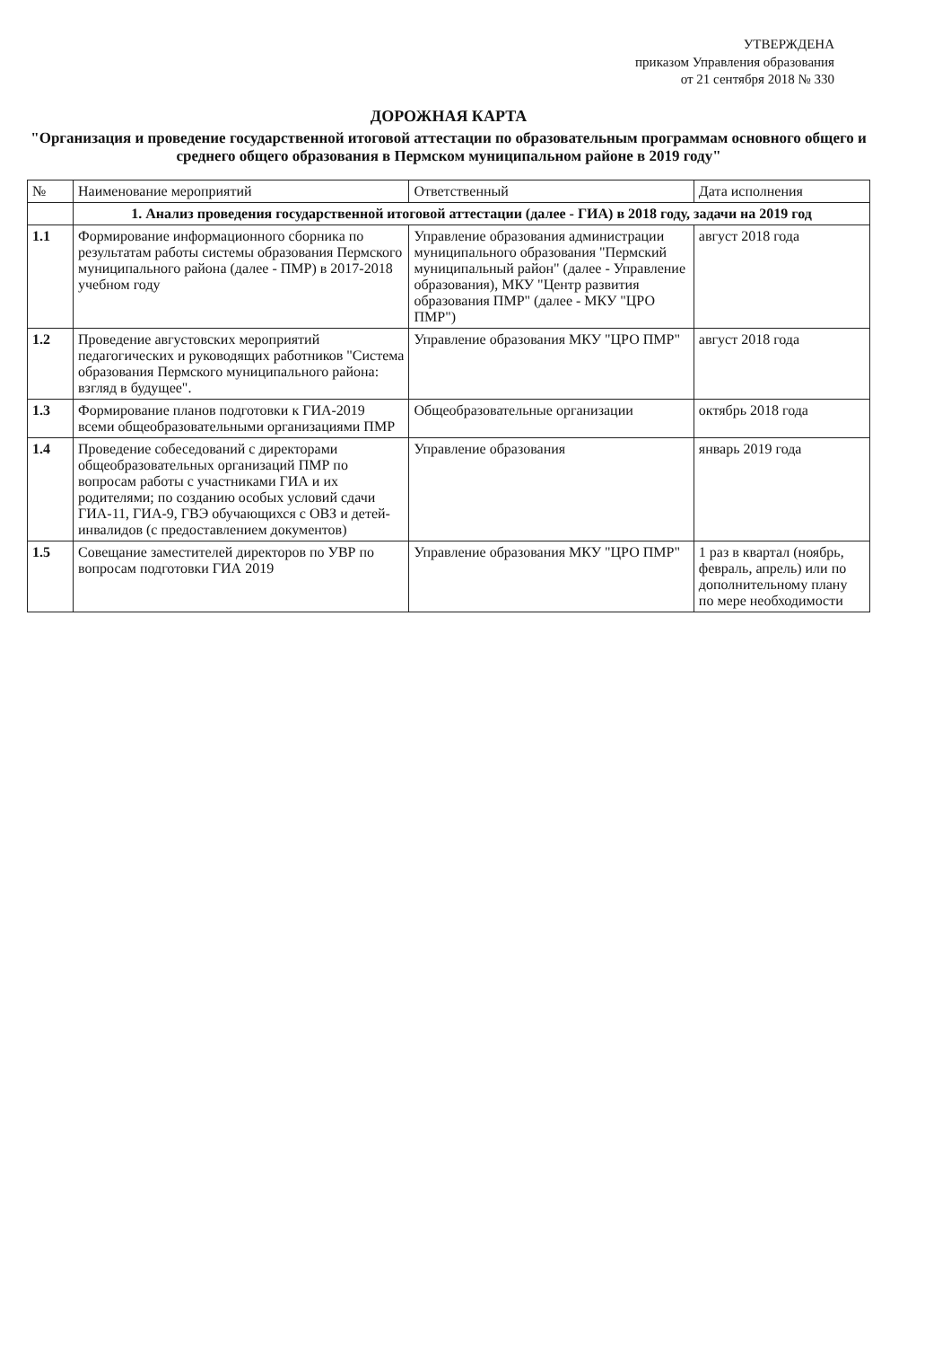УТВЕРЖДЕНА
приказом Управления образования
от 21 сентября 2018 № 330
ДОРОЖНАЯ КАРТА
"Организация и проведение государственной итоговой аттестации по образовательным программам основного общего и среднего общего образования в Пермском муниципальном районе в 2019 году"
| № | Наименование мероприятий | Ответственный | Дата исполнения |
| --- | --- | --- | --- |
| | 1. Анализ проведения государственной итоговой аттестации (далее - ГИА) в 2018 году, задачи на 2019 год | | |
| 1.1 | Формирование информационного сборника по результатам работы системы образования Пермского муниципального района (далее - ПМР) в 2017-2018 учебном году | Управление образования администрации муниципального образования "Пермский муниципальный район" (далее - Управление образования), МКУ "Центр развития образования ПМР" (далее - МКУ "ЦРО ПМР") | август 2018 года |
| 1.2 | Проведение августовских мероприятий педагогических и руководящих работников "Система образования Пермского муниципального района: взгляд в будущее". | Управление образования МКУ "ЦРО ПМР" | август 2018 года |
| 1.3 | Формирование планов подготовки к ГИА-2019 всеми общеобразовательными организациями ПМР | Общеобразовательные организации | октябрь 2018 года |
| 1.4 | Проведение собеседований с директорами общеобразовательных организаций ПМР по вопросам работы с участниками ГИА и их родителями; по созданию особых условий сдачи ГИА-11, ГИА-9, ГВЭ обучающихся с ОВЗ и детей-инвалидов (с предоставлением документов) | Управление образования | январь 2019 года |
| 1.5 | Совещание заместителей директоров по УВР по вопросам подготовки ГИА 2019 | Управление образования МКУ "ЦРО ПМР" | 1 раз в квартал (ноябрь, февраль, апрель) или по дополнительному плану по мере необходимости |